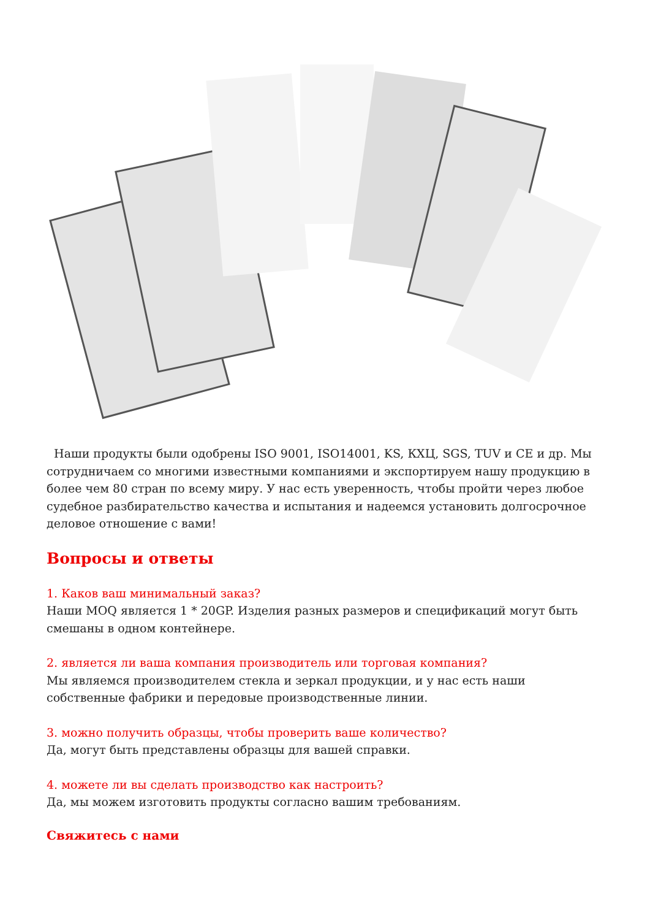Наши продукты были одобрены ISO 9001, ISO14001, KS, КХЦ, SGS, TUV и CE и др. Мы сотрудничаем со многими известными компаниями и экспортируем нашу продукцию в более чем 80 стран по всему миру. У нас есть уверенность, чтобы пройти через любое судебное разбирательство качества и испытания и надеемся установить долгосрочное деловое отношение с вами!
Вопросы и ответы
1. Каков ваш минимальный заказ?
Наши MOQ является 1 * 20GP. Изделия разных размеров и спецификаций могут быть смешаны в одном контейнере.
2. является ли ваша компания производитель или торговая компания?
Мы являемся производителем стекла и зеркал продукции, и у нас есть наши собственные фабрики и передовые производственные линии.
3. можно получить образцы, чтобы проверить ваше количество?
Да, могут быть представлены образцы для вашей справки.
4. можете ли вы сделать производство как настроить?
Да, мы можем изготовить продукты согласно вашим требованиям.
Свяжитесь с нами